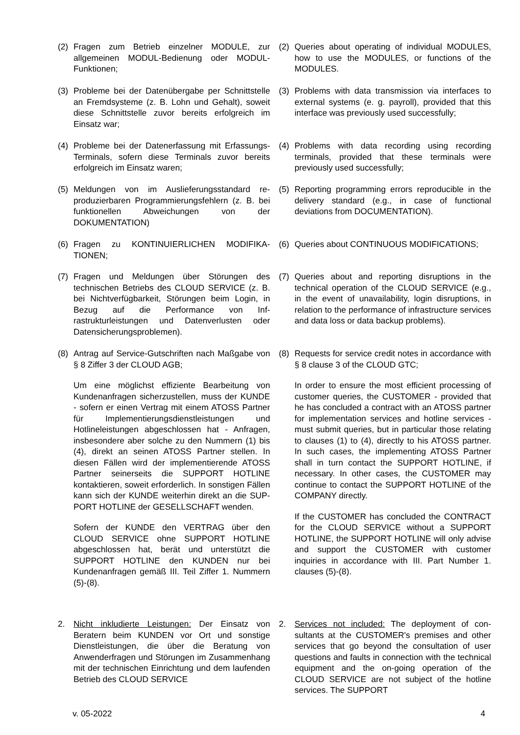(2) Fragen zum Betrieb einzelner MODULE, zur allgemeinen MODUL-Bedienung oder MO­DUL-Funktionen;
(2) Queries about operating of individual MOD­ULES, how to use the MODULES, or functions of the MODULES.
(3) Probleme bei der Datenübergabe per Schnitt­stelle an Fremdsysteme (z. B. Lohn und Ge­halt), soweit diese Schnittstelle zuvor bereits erfolgreich im Einsatz war;
(3) Problems with data transmission via interfaces to external systems (e. g. payroll), provided that this interface was previously used suc­cessfully;
(4) Probleme bei der Datenerfassung mit Erfas­sungs-Terminals, sofern diese Terminals zu­vor bereits erfolgreich im Einsatz waren;
(4) Problems with data recording using recording terminals, provided that these terminals were previously used successfully;
(5) Meldungen von im Auslieferungsstandard re­produzierbaren Programmierungsfehlern (z. B. bei funktionellen Abweichungen von der DOKUMENTATION)
(5) Reporting programming errors reproducible in the delivery standard (e.g., in case of func­tional deviations from DOCUMENTATION).
(6) Fragen zu KONTINUIERLICHEN MODIFIKA­TIONEN;
(6) Queries about CONTINUOUS MODIFICA­TIONS;
(7) Fragen und Meldungen über Störungen des technischen Betriebs des CLOUD SERVICE (z. B. bei Nichtverfügbarkeit, Störungen beim Login, in Bezug auf die Performance von Inf­rastrukturleistungen und Datenverlusten oder Datensicherungsproblemen).
(7) Queries about and reporting disruptions in the technical operation of the CLOUD SERVICE (e.g., in the event of unavailability, login dis­ruptions, in relation to the performance of in­frastructure services and data loss or data backup problems).
(8) Antrag auf Service-Gutschriften nach Maß­gabe von § 8 Ziffer 3 der CLOUD AGB;
Um eine möglichst effiziente Bearbeitung von Kundenanfragen sicherzustellen, muss der KUNDE - sofern er einen Vertrag mit einem ATOSS Partner für Implementierungsdienst­leistungen und Hotlineleistungen abgeschlos­sen hat - Anfragen, insbesondere aber solche zu den Nummern (1) bis (4), direkt an seinen ATOSS Partner stellen. In diesen Fällen wird der implementierende ATOSS Partner seiner­seits die SUPPORT HOTLINE kontaktieren, soweit erforderlich. In sonstigen Fällen kann sich der KUNDE weiterhin direkt an die SUP­PORT HOTLINE der GESELLSCHAFT wen­den.
Sofern der KUNDE den VERTRAG über den CLOUD SERVICE ohne SUPPORT HOTLINE abgeschlossen hat, berät und unterstützt die SUPPORT HOTLINE den KUNDEN nur bei Kundenanfragen gemäß III. Teil Ziffer 1. Num­mern (5)-(8).
(8) Requests for service credit notes in accord­ance with § 8 clause 3 of the CLOUD GTC;
In order to ensure the most efficient pro­cessing of customer queries, the CUSTOMER - provided that he has concluded a contract with an ATOSS partner for implementation services and hotline services - must submit queries, but in particular those relating to clauses (1) to (4), directly to his ATOSS part­ner. In such cases, the implementing ATOSS Partner shall in turn contact the SUPPORT HOTLINE, if necessary. In other cases, the CUSTOMER may continue to contact the SUPPORT HOTLINE of the COMPANY di­rectly.
If the CUSTOMER has concluded the CON­TRACT for the CLOUD SERVICE without a SUPPORT HOTLINE, the SUPPORT HOT­LINE will only advise and support the CUS­TOMER with customer inquiries in accordance with III. Part Number 1. clauses (5)-(8).
2. Nicht inkludierte Leistungen: Der Einsatz von Beratern beim KUNDEN vor Ort und sonstige Dienstleistungen, die über die Beratung von Anwenderfragen und Störungen im Zusam­menhang mit der technischen Einrichtung und dem laufenden Betrieb des CLOUD SERVICE
2. Services not included: The deployment of con­sultants at the CUSTOMER's premises and other services that go beyond the consultation of user questions and faults in connection with the technical equipment and the on-going op­eration of the CLOUD SERVICE are not sub­ject of the hotline services. The SUPPORT
v. 05-2022 4